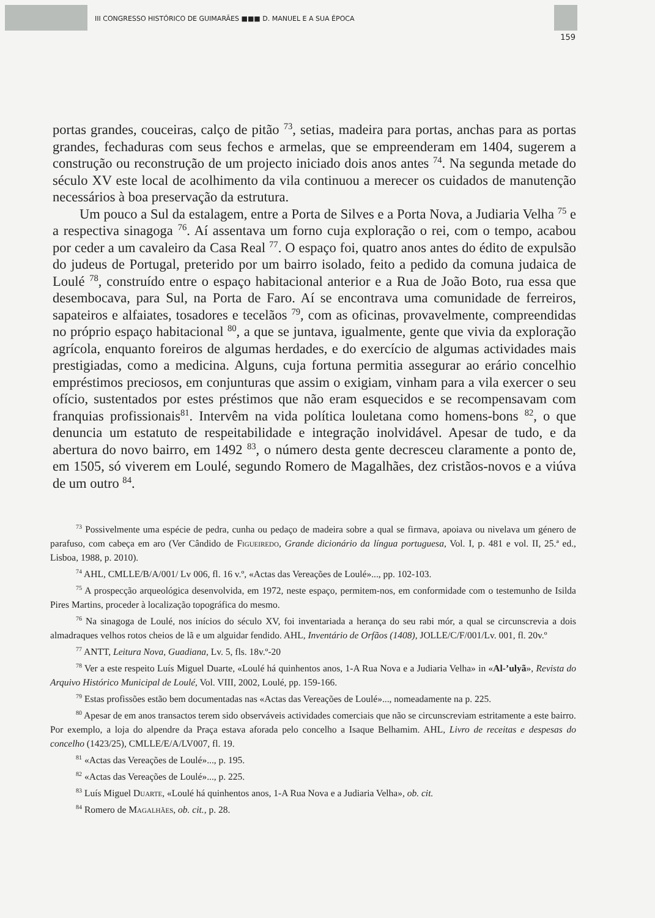III CONGRESSO HISTÓRICO DE GUIMARÃES ■■■ D. MANUEL E A SUA ÉPOCA
159
portas grandes, couceiras, calço de pitão <sup>73</sup>, setias, madeira para portas, anchas para as portas grandes, fechaduras com seus fechos e armelas, que se empreenderam em 1404, sugerem a construção ou reconstrução de um projecto iniciado dois anos antes <sup>74</sup>. Na segunda metade do século XV este local de acolhimento da vila continuou a merecer os cuidados de manutenção necessários à boa preservação da estrutura.
Um pouco a Sul da estalagem, entre a Porta de Silves e a Porta Nova, a Judiaria Velha <sup>75</sup> e a respectiva sinagoga <sup>76</sup>. Aí assentava um forno cuja exploração o rei, com o tempo, acabou por ceder a um cavaleiro da Casa Real <sup>77</sup>. O espaço foi, quatro anos antes do édito de expulsão do judeus de Portugal, preterido por um bairro isolado, feito a pedido da comuna judaica de Loulé <sup>78</sup>, construído entre o espaço habitacional anterior e a Rua de João Boto, rua essa que desembocava, para Sul, na Porta de Faro. Aí se encontrava uma comunidade de ferreiros, sapateiros e alfaiates, tosadores e tecelãos <sup>79</sup>, com as oficinas, provavelmente, compreendidas no próprio espaço habitacional <sup>80</sup>, a que se juntava, igualmente, gente que vivia da exploração agrícola, enquanto foreiros de algumas herdades, e do exercício de algumas actividades mais prestigiadas, como a medicina. Alguns, cuja fortuna permitia assegurar ao erário concelhio empréstimos preciosos, em conjunturas que assim o exigiam, vinham para a vila exercer o seu ofício, sustentados por estes préstimos que não eram esquecidos e se recompensavam com franquias profissionais<sup>81</sup>. Intervêm na vida política louletana como homens-bons <sup>82</sup>, o que denuncia um estatuto de respeitabilidade e integração inolvidável. Apesar de tudo, e da abertura do novo bairro, em 1492 <sup>83</sup>, o número desta gente decresceu claramente a ponto de, em 1505, só viverem em Loulé, segundo Romero de Magalhães, dez cristãos-novos e a viúva de um outro <sup>84</sup>.
<sup>73</sup> Possivelmente uma espécie de pedra, cunha ou pedaço de madeira sobre a qual se firmava, apoiava ou nivelava um género de parafuso, com cabeça em aro (Ver Cândido de Figueiredo, Grande dicionário da língua portuguesa, Vol. I, p. 481 e vol. II, 25.ª ed., Lisboa, 1988, p. 2010).
<sup>74</sup> AHL, CMLLE/B/A/001/ Lv 006, fl. 16 v.º, «Actas das Vereações de Loulé»..., pp. 102-103.
<sup>75</sup> A prospecção arqueológica desenvolvida, em 1972, neste espaço, permitem-nos, em conformidade com o testemunho de Isilda Pires Martins, proceder à localização topográfica do mesmo.
<sup>76</sup> Na sinagoga de Loulé, nos inícios do século XV, foi inventariada a herança do seu rabi mór, a qual se circunscrevia a dois almadraques velhos rotos cheios de lã e um alguidar fendido. AHL, Inventário de Orfãos (1408), JOLLE/C/F/001/Lv. 001, fl. 20v.º
<sup>77</sup> ANTT, Leitura Nova, Guadiana, Lv. 5, fls. 18v.º-20
<sup>78</sup> Ver a este respeito Luís Miguel Duarte, «Loulé há quinhentos anos, 1-A Rua Nova e a Judiaria Velha» in «Al-’ulyã», Revista do Arquivo Histórico Municipal de Loulé, Vol. VIII, 2002, Loulé, pp. 159-166.
<sup>79</sup> Estas profissões estão bem documentadas nas «Actas das Vereações de Loulé»..., nomeadamente na p. 225.
<sup>80</sup> Apesar de em anos transactos terem sido observáveis actividades comerciais que não se circunscreviam estritamente a este bairro. Por exemplo, a loja do alpendre da Praça estava aforada pelo concelho a Isaque Belhamim. AHL, Livro de receitas e despesas do concelho (1423/25), CMLLE/E/A/LV007, fl. 19.
<sup>81</sup> «Actas das Vereações de Loulé»..., p. 195.
<sup>82</sup> «Actas das Vereações de Loulé»..., p. 225.
<sup>83</sup> Luís Miguel Duarte, «Loulé há quinhentos anos, 1-A Rua Nova e a Judiaria Velha», ob. cit.
<sup>84</sup> Romero de Magalhães, ob. cit., p. 28.